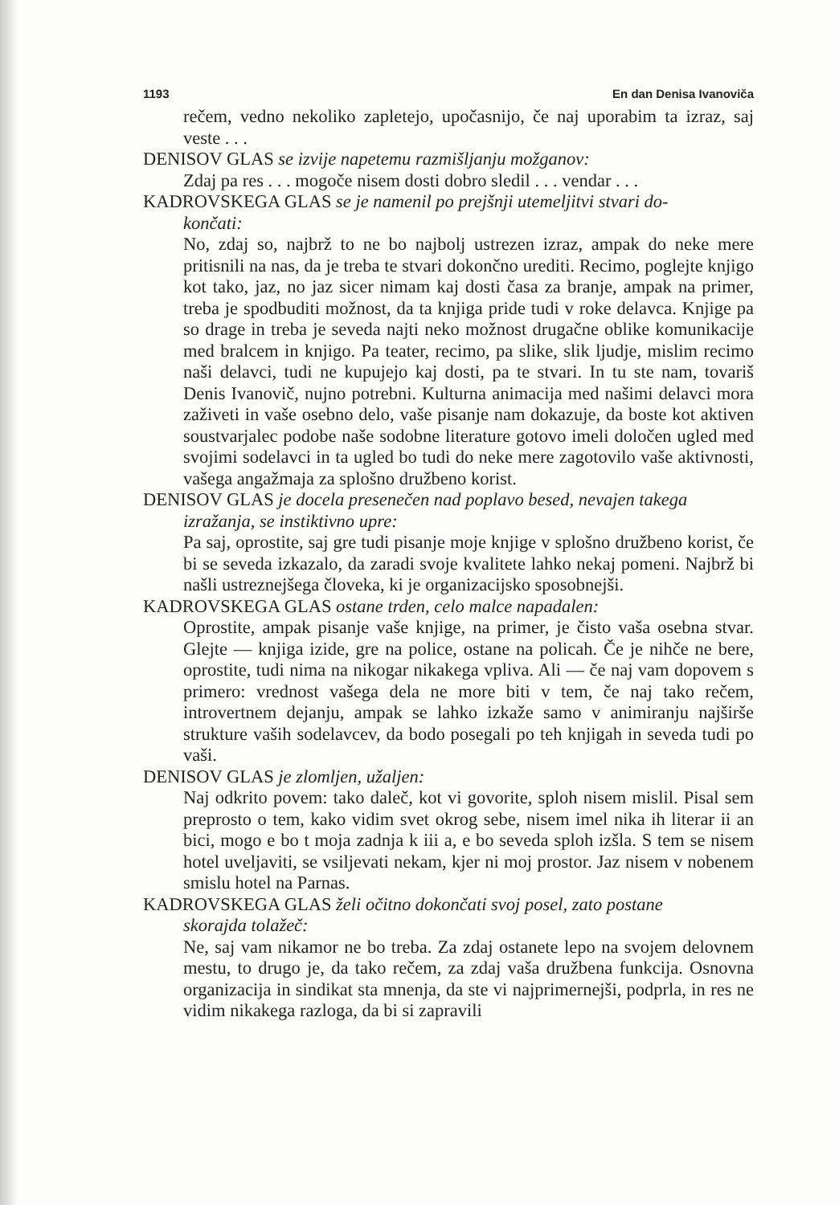1193 En dan Denisa Ivanoviča
rečem, vedno nekoliko zapletejo, upočasnijo, če naj uporabim ta izraz, saj veste . . .
DENISOV GLAS se izvije napetemu razmišljanju možganov:
Zdaj pa res . . . mogoče nisem dosti dobro sledil . . . vendar . . .
KADROVSKEGA GLAS se je namenil po prejšnji utemeljitvi stvari do-
končati:
No, zdaj so, najbrž to ne bo najbolj ustrezen izraz, ampak do neke mere pritisnili na nas, da je treba te stvari dokončno urediti. Recimo, poglejte knjigo kot tako, jaz, no jaz sicer nimam kaj dosti časa za branje, ampak na primer, treba je spodbuditi možnost, da ta knjiga pride tudi v roke delavca. Knjige pa so drage in treba je seveda najti neko možnost drugačne oblike komunikacije med bralcem in knjigo. Pa teater, recimo, pa slike, slik ljudje, mislim recimo naši delavci, tudi ne kupujejo kaj dosti, pa te stvari. In tu ste nam, tovariš Denis Ivanovič, nujno potrebni. Kulturna animacija med našimi delavci mora zaživeti in vaše osebno delo, vaše pisanje nam dokazuje, da boste kot aktiven soustvarjalec podobe naše sodobne literature gotovo imeli določen ugled med svojimi sodelavci in ta ugled bo tudi do neke mere zagotovilo vaše aktivnosti, vašega angažmaja za splošno družbeno korist.
DENISOV GLAS je docela presenečen nad poplavo besed, nevajen takega
izražanja, se instiktivno upre:
Pa saj, oprostite, saj gre tudi pisanje moje knjige v splošno družbeno korist, če bi se seveda izkazalo, da zaradi svoje kvalitete lahko nekaj pomeni. Najbrž bi našli ustreznejšega človeka, ki je organizacijsko sposobnejši.
KADROVSKEGA GLAS ostane trden, celo malce napadalen:
Oprostite, ampak pisanje vaše knjige, na primer, je čisto vaša osebna stvar. Glejte — knjiga izide, gre na police, ostane na policah. Če je nihče ne bere, oprostite, tudi nima na nikogar nikakega vpliva. Ali — če naj vam dopovem s primero: vrednost vašega dela ne more biti v tem, če naj tako rečem, introvertnem dejanju, ampak se lahko izkaže samo v animiranju najširše strukture vaših sodelavcev, da bodo posegali po teh knjigah in seveda tudi po vaši.
DENISOV GLAS je zlomljen, užaljen:
Naj odkrito povem: tako daleč, kot vi govorite, sploh nisem mislil. Pisal sem preprosto o tem, kako vidim svet okrog sebe, nisem imel nika ih literar ii an bici, mogo e bo t moja zadnja k iii a, e bo seveda sploh izšla. S tem se nisem hotel uveljaviti, se vsiljevati nekam, kjer ni moj prostor. Jaz nisem v nobenem smislu hotel na Parnas.
KADROVSKEGA GLAS želi očitno dokončati svoj posel, zato postane
skorajda tolažeč:
Ne, saj vam nikamor ne bo treba. Za zdaj ostanete lepo na svojem delovnem mestu, to drugo je, da tako rečem, za zdaj vaša družbena funkcija. Osnovna organizacija in sindikat sta mnenja, da ste vi najprimernejši, podprla, in res ne vidim nikakega razloga, da bi si zapravili